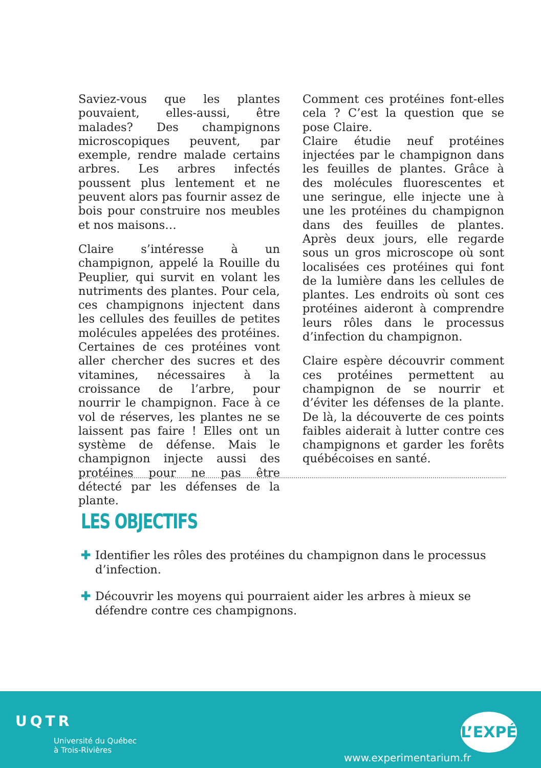Saviez-vous que les plantes pouvaient, elles-aussi, être malades? Des champignons microscopiques peuvent, par exemple, rendre malade certains arbres. Les arbres infectés poussent plus lentement et ne peuvent alors pas fournir assez de bois pour construire nos meubles et nos maisons…
Claire s’intéresse à un champignon, appelé la Rouille du Peuplier, qui survit en volant les nutriments des plantes. Pour cela, ces champignons injectent dans les cellules des feuilles de petites molécules appelées des protéines. Certaines de ces protéines vont aller chercher des sucres et des vitamines, nécessaires à la croissance de l’arbre, pour nourrir le champignon. Face à ce vol de réserves, les plantes ne se laissent pas faire ! Elles ont un système de défense. Mais le champignon injecte aussi des protéines pour ne pas être détecté par les défenses de la plante.
Comment ces protéines font-elles cela ? C’est la question que se pose Claire.
Claire étudie neuf protéines injectées par le champignon dans les feuilles de plantes. Grâce à des molécules fluorescentes et une seringue, elle injecte une à une les protéines du champignon dans des feuilles de plantes. Après deux jours, elle regarde sous un gros microscope où sont localisées ces protéines qui font de la lumière dans les cellules de plantes. Les endroits où sont ces protéines aideront à comprendre leurs rôles dans le processus d’infection du champignon.
Claire espère découvrir comment ces protéines permettent au champignon de se nourrir et d’éviter les défenses de la plante. De là, la découverte de ces points faibles aiderait à lutter contre ces champignons et garder les forêts québécoises en santé.
LES OBJECTIFS
✚ Identifier les rôles des protéines du champignon dans le processus d’infection.
✚ Découvrir les moyens qui pourraient aider les arbres à mieux se défendre contre ces champignons.
UQTR
Université du Québec
à Trois-Rivières
www.experimentarium.fr
L’EXPÉ